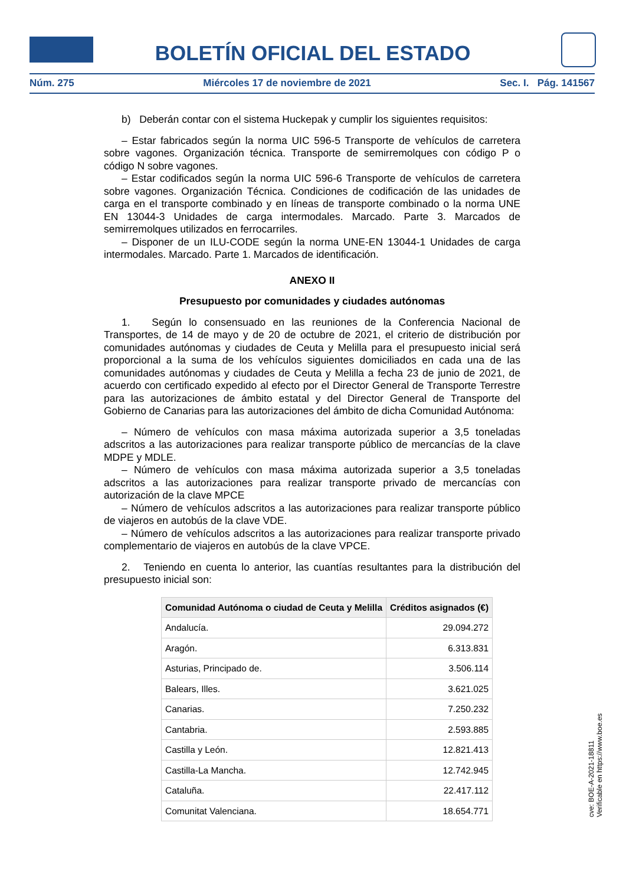BOLETÍN OFICIAL DEL ESTADO
Núm. 275 Miércoles 17 de noviembre de 2021 Sec. I. Pág. 141567
b) Deberán contar con el sistema Huckepak y cumplir los siguientes requisitos:
– Estar fabricados según la norma UIC 596-5 Transporte de vehículos de carretera sobre vagones. Organización técnica. Transporte de semirremolques con código P o código N sobre vagones.
– Estar codificados según la norma UIC 596-6 Transporte de vehículos de carretera sobre vagones. Organización Técnica. Condiciones de codificación de las unidades de carga en el transporte combinado y en líneas de transporte combinado o la norma UNE EN 13044-3 Unidades de carga intermodales. Marcado. Parte 3. Marcados de semirremolques utilizados en ferrocarriles.
– Disponer de un ILU-CODE según la norma UNE-EN 13044-1 Unidades de carga intermodales. Marcado. Parte 1. Marcados de identificación.
ANEXO II
Presupuesto por comunidades y ciudades autónomas
1. Según lo consensuado en las reuniones de la Conferencia Nacional de Transportes, de 14 de mayo y de 20 de octubre de 2021, el criterio de distribución por comunidades autónomas y ciudades de Ceuta y Melilla para el presupuesto inicial será proporcional a la suma de los vehículos siguientes domiciliados en cada una de las comunidades autónomas y ciudades de Ceuta y Melilla a fecha 23 de junio de 2021, de acuerdo con certificado expedido al efecto por el Director General de Transporte Terrestre para las autorizaciones de ámbito estatal y del Director General de Transporte del Gobierno de Canarias para las autorizaciones del ámbito de dicha Comunidad Autónoma:
– Número de vehículos con masa máxima autorizada superior a 3,5 toneladas adscritos a las autorizaciones para realizar transporte público de mercancías de la clave MDPE y MDLE.
– Número de vehículos con masa máxima autorizada superior a 3,5 toneladas adscritos a las autorizaciones para realizar transporte privado de mercancías con autorización de la clave MPCE
– Número de vehículos adscritos a las autorizaciones para realizar transporte público de viajeros en autobús de la clave VDE.
– Número de vehículos adscritos a las autorizaciones para realizar transporte privado complementario de viajeros en autobús de la clave VPCE.
2. Teniendo en cuenta lo anterior, las cuantías resultantes para la distribución del presupuesto inicial son:
| Comunidad Autónoma o ciudad de Ceuta y Melilla | Créditos asignados (€) |
| --- | --- |
| Andalucía. | 29.094.272 |
| Aragón. | 6.313.831 |
| Asturias, Principado de. | 3.506.114 |
| Balears, Illes. | 3.621.025 |
| Canarias. | 7.250.232 |
| Cantabria. | 2.593.885 |
| Castilla y León. | 12.821.413 |
| Castilla-La Mancha. | 12.742.945 |
| Cataluña. | 22.417.112 |
| Comunitat Valenciana. | 18.654.771 |
cve: BOE-A-2021-18811
Verificable en https://www.boe.es